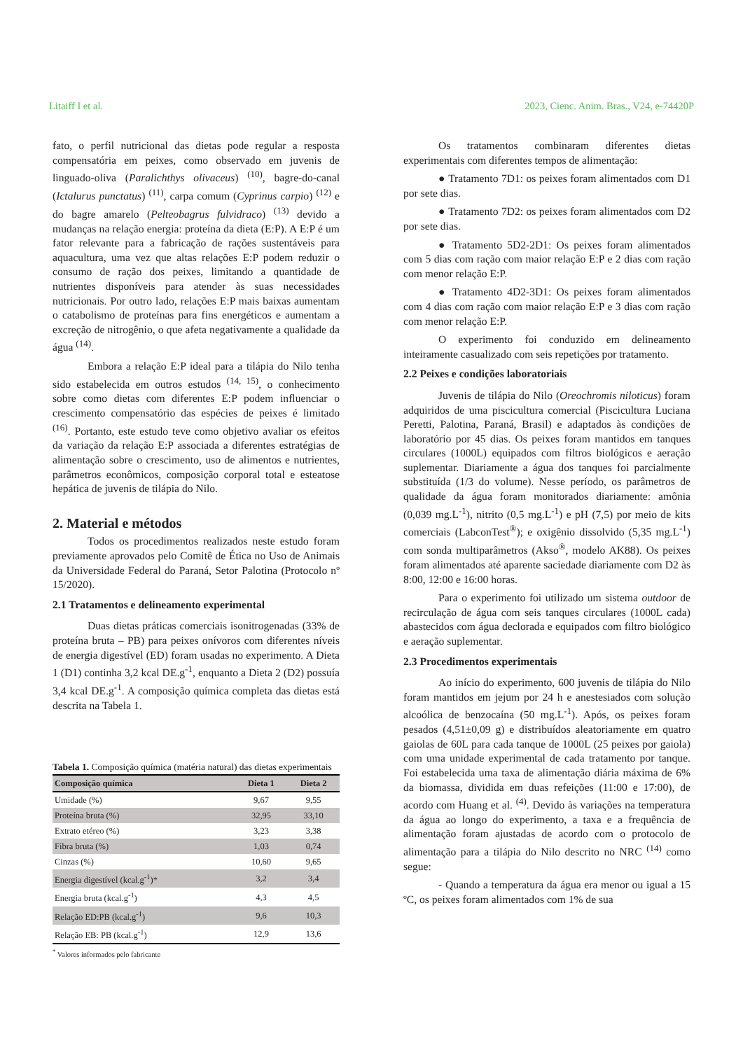Litaiff I et al. 2023, Cienc. Anim. Bras., V24, e-74420P
fato, o perfil nutricional das dietas pode regular a resposta compensatória em peixes, como observado em juvenis de linguado-oliva (Paralichthys olivaceus) <sup>(10)</sup>, bagre-do-canal (Ictalurus punctatus) <sup>(11)</sup>, carpa comum (Cyprinus carpio) <sup>(12)</sup> e do bagre amarelo (Pelteobagrus fulvidraco) <sup>(13)</sup> devido a mudanças na relação energia: proteína da dieta (E:P). A E:P é um fator relevante para a fabricação de rações sustentáveis para aquacultura, uma vez que altas relações E:P podem reduzir o consumo de ração dos peixes, limitando a quantidade de nutrientes disponíveis para atender às suas necessidades nutricionais. Por outro lado, relações E:P mais baixas aumentam o catabolismo de proteínas para fins energéticos e aumentam a excreção de nitrogênio, o que afeta negativamente a qualidade da água <sup>(14)</sup>.
Embora a relação E:P ideal para a tilápia do Nilo tenha sido estabelecida em outros estudos <sup>(14, 15)</sup>, o conhecimento sobre como dietas com diferentes E:P podem influenciar o crescimento compensatório das espécies de peixes é limitado <sup>(16)</sup>. Portanto, este estudo teve como objetivo avaliar os efeitos da variação da relação E:P associada a diferentes estratégias de alimentação sobre o crescimento, uso de alimentos e nutrientes, parâmetros econômicos, composição corporal total e esteatose hepática de juvenis de tilápia do Nilo.
2. Material e métodos
Todos os procedimentos realizados neste estudo foram previamente aprovados pelo Comitê de Ética no Uso de Animais da Universidade Federal do Paraná, Setor Palotina (Protocolo nº 15/2020).
2.1 Tratamentos e delineamento experimental
Duas dietas práticas comerciais isonitrogenadas (33% de proteína bruta – PB) para peixes onívoros com diferentes níveis de energia digestível (ED) foram usadas no experimento. A Dieta 1 (D1) continha 3,2 kcal DE.g<sup>-1</sup>, enquanto a Dieta 2 (D2) possuía 3,4 kcal DE.g<sup>-1</sup>. A composição química completa das dietas está descrita na Tabela 1.
Tabela 1. Composição química (matéria natural) das dietas experimentais
| Composição química | Dieta 1 | Dieta 2 |
| --- | --- | --- |
| Umidade (%) | 9,67 | 9,55 |
| Proteína bruta (%) | 32,95 | 33,10 |
| Extrato etéreo (%) | 3,23 | 3,38 |
| Fibra bruta (%) | 1,03 | 0,74 |
| Cinzas (%) | 10,60 | 9,65 |
| Energia digestível (kcal.g<sup>-1</sup>)* | 3,2 | 3,4 |
| Energia bruta (kcal.g<sup>-1</sup>) | 4,3 | 4,5 |
| Relação ED:PB (kcal.g<sup>-1</sup>) | 9,6 | 10,3 |
| Relação EB: PB (kcal.g<sup>-1</sup>) | 12,9 | 13,6 |
<sup>*</sup> Valores informados pelo fabricante
Os tratamentos combinaram diferentes dietas experimentais com diferentes tempos de alimentação:
● Tratamento 7D1: os peixes foram alimentados com D1 por sete dias.
● Tratamento 7D2: os peixes foram alimentados com D2 por sete dias.
● Tratamento 5D2-2D1: Os peixes foram alimentados com 5 dias com ração com maior relação E:P e 2 dias com ração com menor relação E:P.
● Tratamento 4D2-3D1: Os peixes foram alimentados com 4 dias com ração com maior relação E:P e 3 dias com ração com menor relação E:P.
O experimento foi conduzido em delineamento inteiramente casualizado com seis repetições por tratamento.
2.2 Peixes e condições laboratoriais
Juvenis de tilápia do Nilo (Oreochromis niloticus) foram adquiridos de uma piscicultura comercial (Piscicultura Luciana Peretti, Palotina, Paraná, Brasil) e adaptados às condições de laboratório por 45 dias. Os peixes foram mantidos em tanques circulares (1000L) equipados com filtros biológicos e aeração suplementar. Diariamente a água dos tanques foi parcialmente substituída (1/3 do volume). Nesse período, os parâmetros de qualidade da água foram monitorados diariamente: amônia (0,039 mg.L<sup>-1</sup>), nitrito (0,5 mg.L<sup>-1</sup>) e pH (7,5) por meio de kits comerciais (LabconTest<sup>®</sup>); e oxigênio dissolvido (5,35 mg.L<sup>-1</sup>) com sonda multiparâmetros (Akso<sup>®</sup>, modelo AK88). Os peixes foram alimentados até aparente saciedade diariamente com D2 às 8:00, 12:00 e 16:00 horas.
Para o experimento foi utilizado um sistema outdoor de recirculação de água com seis tanques circulares (1000L cada) abastecidos com água declorada e equipados com filtro biológico e aeração suplementar.
2.3 Procedimentos experimentais
Ao início do experimento, 600 juvenis de tilápia do Nilo foram mantidos em jejum por 24 h e anestesiados com solução alcoólica de benzocaína (50 mg.L<sup>-1</sup>). Após, os peixes foram pesados (4,51±0,09 g) e distribuídos aleatoriamente em quatro gaiolas de 60L para cada tanque de 1000L (25 peixes por gaiola) com uma unidade experimental de cada tratamento por tanque. Foi estabelecida uma taxa de alimentação diária máxima de 6% da biomassa, dividida em duas refeições (11:00 e 17:00), de acordo com Huang et al. <sup>(4)</sup>. Devido às variações na temperatura da água ao longo do experimento, a taxa e a frequência de alimentação foram ajustadas de acordo com o protocolo de alimentação para a tilápia do Nilo descrito no NRC <sup>(14)</sup> como segue:
- Quando a temperatura da água era menor ou igual a 15 ºC, os peixes foram alimentados com 1% de sua